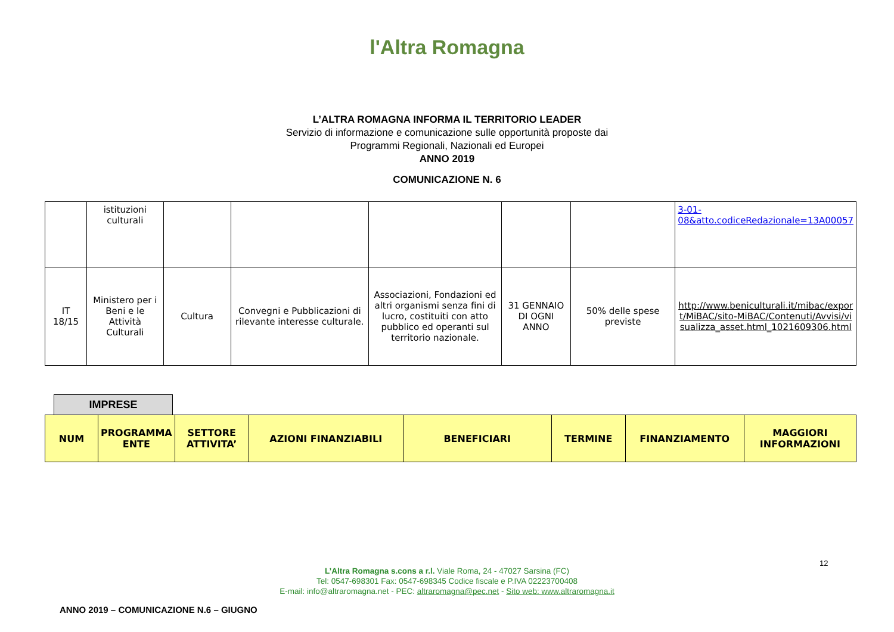l'Altra Romagna
L’ALTRA ROMAGNA INFORMA IL TERRITORIO LEADER
Servizio di informazione e comunicazione sulle opportunità proposte dai
Programmi Regionali, Nazionali ed Europei
ANNO 2019
COMUNICAZIONE N. 6
| | istituzioni culturali | | | | | | 3-01-08&atto.codiceRedazionale=13A00057 |
| IT 18/15 | Ministero per i Beni e le Attività Culturali | Cultura | Convegni e Pubblicazioni di rilevante interesse culturale. | Associazioni, Fondazioni ed altri organismi senza fini di lucro, costituiti con atto pubblico ed operanti sul territorio nazionale. | 31 GENNAIO DI OGNI ANNO | 50% delle spese previste | http://www.beniculturali.it/mibac/export/MiBAC/sito-MiBAC/Contenuti/Avvisi/visualizza_asset.html_1021609306.html |
IMPRESE
| NUM | PROGRAMMA ENTE | SETTORE ATTIVITA’ | AZIONI FINANZIABILI | BENEFICIARI | TERMINE | FINANZIAMENTO | MAGGIORI INFORMAZIONI |
| --- | --- | --- | --- | --- | --- | --- | --- |
12
L’Altra Romagna s.cons a r.l. Viale Roma, 24 - 47027 Sarsina (FC)
Tel: 0547-698301 Fax: 0547-698345 Codice fiscale e P.IVA 02223700408
E-mail: info@altraromagna.net - PEC: altraromagna@pec.net - Sito web: www.altraromagna.it
ANNO 2019 – COMUNICAZIONE N.6 – GIUGNO